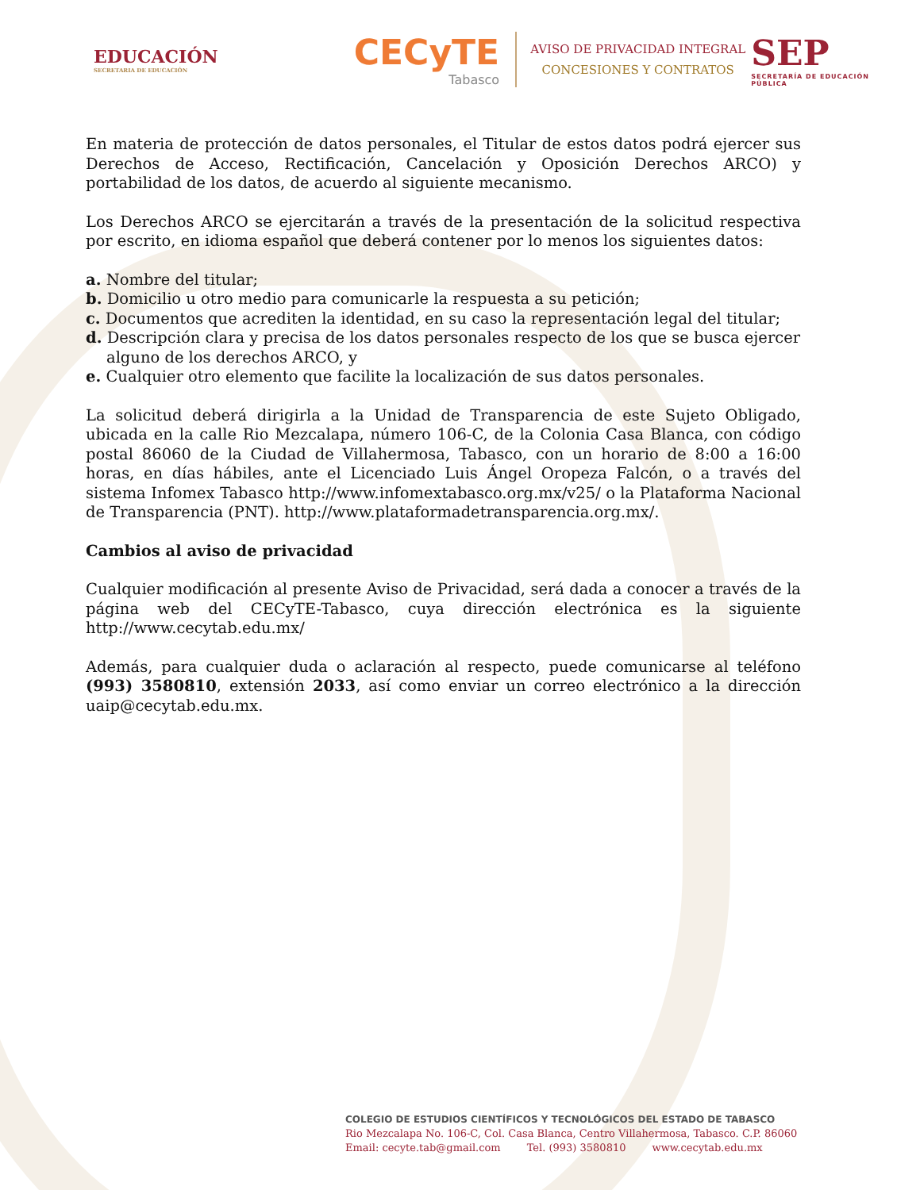EDUCACIÓN
SECRETARIA DE EDUCACIÓN
CECyTE
Tabasco
AVISO DE PRIVACIDAD INTEGRAL
CONCESIONES Y CONTRATOS
SEP
SECRETARÍA DE EDUCACIÓN PÚBLICA
En materia de protección de datos personales, el Titular de estos datos podrá ejercer sus Derechos de Acceso, Rectificación, Cancelación y Oposición Derechos ARCO) y portabilidad de los datos, de acuerdo al siguiente mecanismo.
Los Derechos ARCO se ejercitarán a través de la presentación de la solicitud respectiva por escrito, en idioma español que deberá contener por lo menos los siguientes datos:
a. Nombre del titular;
b. Domicilio u otro medio para comunicarle la respuesta a su petición;
c. Documentos que acrediten la identidad, en su caso la representación legal del titular;
d. Descripción clara y precisa de los datos personales respecto de los que se busca ejercer alguno de los derechos ARCO, y
e. Cualquier otro elemento que facilite la localización de sus datos personales.
La solicitud deberá dirigirla a la Unidad de Transparencia de este Sujeto Obligado, ubicada en la calle Rio Mezcalapa, número 106-C, de la Colonia Casa Blanca, con código postal 86060 de la Ciudad de Villahermosa, Tabasco, con un horario de 8:00 a 16:00 horas, en días hábiles, ante el Licenciado Luis Ángel Oropeza Falcón, o a través del sistema Infomex Tabasco http://www.infomextabasco.org.mx/v25/ o la Plataforma Nacional de Transparencia (PNT). http://www.plataformadetransparencia.org.mx/.
Cambios al aviso de privacidad
Cualquier modificación al presente Aviso de Privacidad, será dada a conocer a través de la página web del CECyTE-Tabasco, cuya dirección electrónica es la siguiente http://www.cecytab.edu.mx/
Además, para cualquier duda o aclaración al respecto, puede comunicarse al teléfono (993) 3580810, extensión 2033, así como enviar un correo electrónico a la dirección uaip@cecytab.edu.mx.
COLEGIO DE ESTUDIOS CIENTÍFICOS Y TECNOLÓGICOS DEL ESTADO DE TABASCO
Rio Mezcalapa No. 106-C, Col. Casa Blanca, Centro Villahermosa, Tabasco. C.P. 86060
Email: cecyte.tab@gmail.com Tel. (993) 3580810 www.cecytab.edu.mx